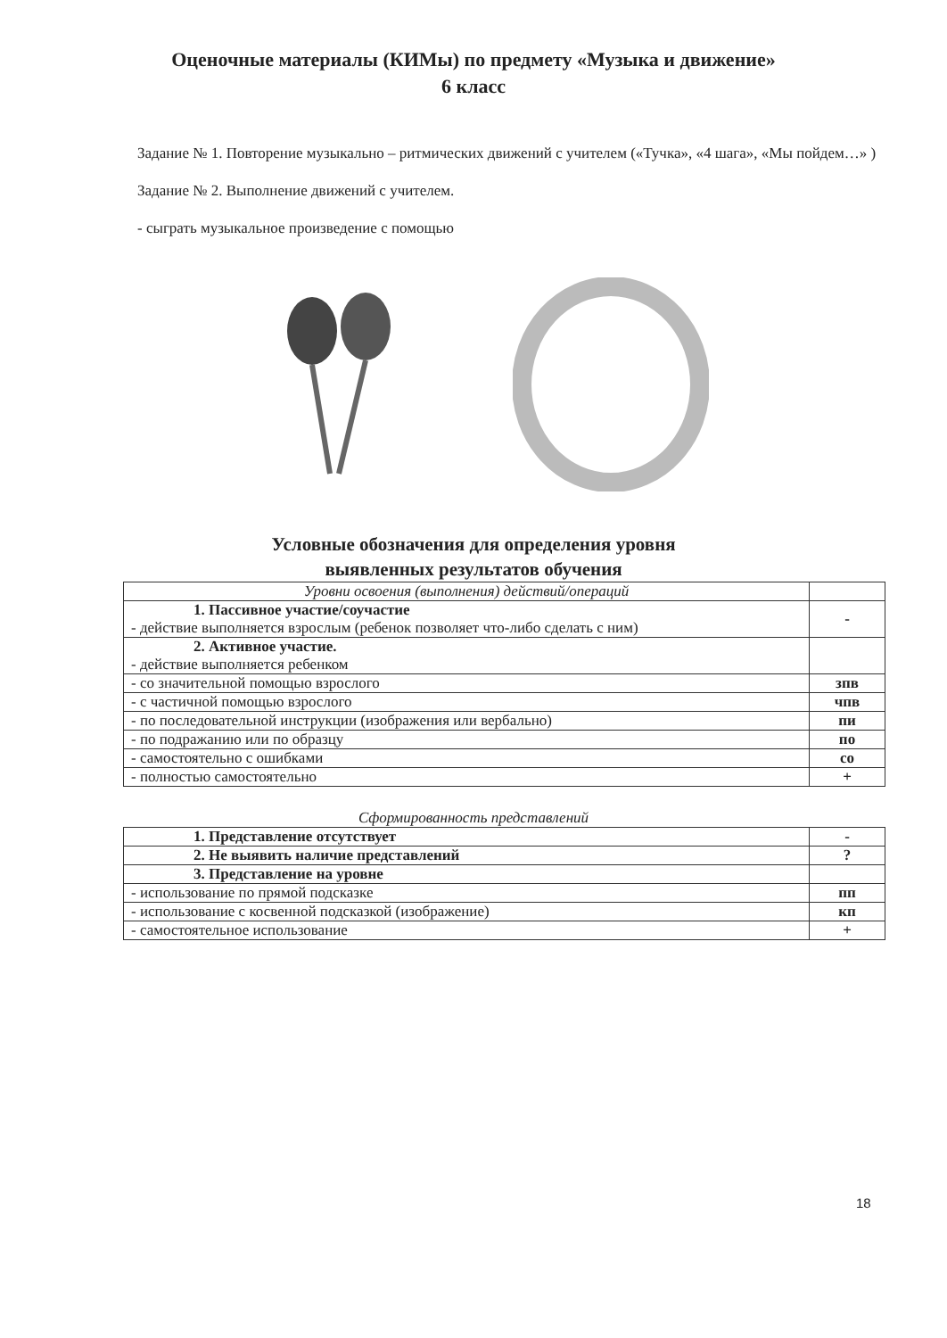Оценочные материалы (КИМы) по предмету «Музыка и движение»
6 класс
Задание № 1. Повторение музыкально – ритмических движений с учителем («Тучка», «4 шага», «Мы пойдем…» )
Задание № 2. Выполнение движений с учителем.
- сыграть музыкальное произведение с помощью
Условные обозначения для определения уровня
выявленных результатов обучения
| Уровни освоения (выполнения) действий/операций | |
| 1. Пассивное участие/соучастие - действие выполняется взрослым (ребенок позволяет что-либо сделать с ним) | - |
| 2. Активное участие. - действие выполняется ребенком | |
| - со значительной помощью взрослого | зпв |
| - с частичной помощью взрослого | чпв |
| - по последовательной инструкции (изображения или вербально) | пи |
| - по подражанию или по образцу | по |
| - самостоятельно с ошибками | со |
| - полностью самостоятельно | + |
Сформированность представлений
| 1. Представление отсутствует | - |
| 2. Не выявить наличие представлений | ? |
| 3. Представление на уровне | |
| - использование по прямой подсказке | пп |
| - использование с косвенной подсказкой (изображение) | кп |
| - самостоятельное использование | + |
18